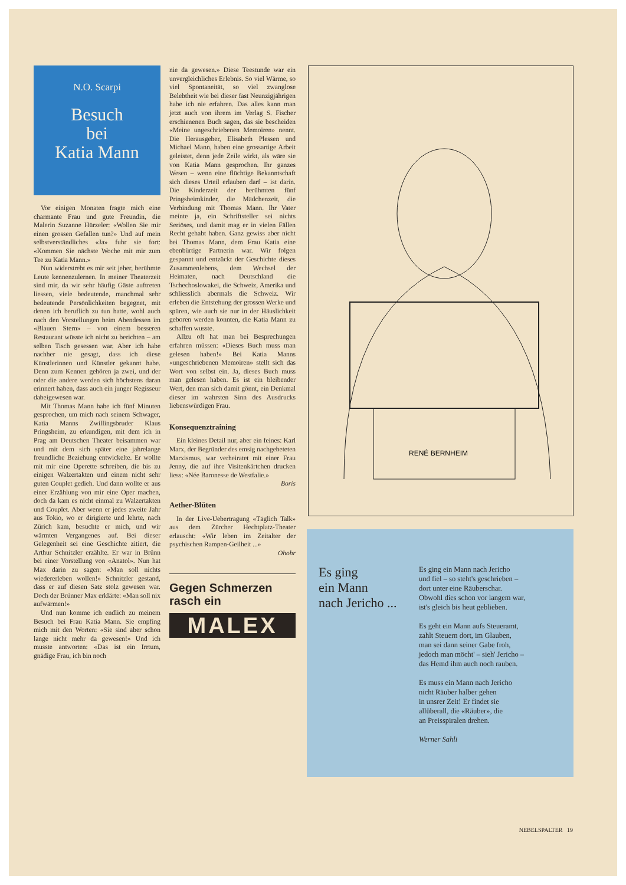N.O. Scarpi
Besuch
bei
Katia Mann
Vor einigen Monaten fragte mich eine charmante Frau und gute Freundin, die Malerin Suzanne Hürzeler: «Wollen Sie mir einen grossen Gefallen tun?» Und auf mein selbstverständliches «Ja» fuhr sie fort: «Kommen Sie nächste Woche mit mir zum Tee zu Katia Mann.»
Nun widerstrebt es mir seit jeher, berühmte Leute kennenzulernen. In meiner Theaterzeit sind mir, da wir sehr häufig Gäste auftreten liessen, viele bedeutende, manchmal sehr bedeutende Persönlichkeiten begegnet, mit denen ich beruflich zu tun hatte, wohl auch nach den Vorstellungen beim Abendessen im «Blauen Stern» – von einem besseren Restaurant wüsste ich nicht zu berichten – am selben Tisch gesessen war. Aber ich habe nachher nie gesagt, dass ich diese Künstlerinnen und Künstler gekannt habe. Denn zum Kennen gehören ja zwei, und der oder die andere werden sich höchstens daran erinnert haben, dass auch ein junger Regisseur dabeigewesen war.
Mit Thomas Mann habe ich fünf Minuten gesprochen, um mich nach seinem Schwager, Katia Manns Zwillingsbruder Klaus Pringsheim, zu erkundigen, mit dem ich in Prag am Deutschen Theater beisammen war und mit dem sich später eine jahrelange freundliche Beziehung entwickelte. Er wollte mit mir eine Operette schreiben, die bis zu einigen Walzertakten und einem nicht sehr guten Couplet gedieh. Und dann wollte er aus einer Erzählung von mir eine Oper machen, doch da kam es nicht einmal zu Walzertakten und Couplet. Aber wenn er jedes zweite Jahr aus Tokio, wo er dirigierte und lehrte, nach Zürich kam, besuchte er mich, und wir wärmten Vergangenes auf. Bei dieser Gelegenheit sei eine Geschichte zitiert, die Arthur Schnitzler erzählte. Er war in Brünn bei einer Vorstellung von «Anatol». Nun hat Max darin zu sagen: «Man soll nichts wiedererleben wollen!» Schnitzler gestand, dass er auf diesen Satz stolz gewesen war. Doch der Brünner Max erklärte: «Man soll nix aufwärmen!»
Und nun komme ich endlich zu meinem Besuch bei Frau Katia Mann. Sie empfing mich mit den Worten: «Sie sind aber schon lange nicht mehr da gewesen!» Und ich musste antworten: «Das ist ein Irrtum, gnädige Frau, ich bin noch
nie da gewesen.» Diese Teestunde war ein unvergleichliches Erlebnis. So viel Wärme, so viel Spontaneität, so viel zwanglose Belebtheit wie bei dieser fast Neunzigjährigen habe ich nie erfahren. Das alles kann man jetzt auch von ihrem im Verlag S. Fischer erschienenen Buch sagen, das sie bescheiden «Meine ungeschriebenen Memoiren» nennt. Die Herausgeber, Elisabeth Plessen und Michael Mann, haben eine grossartige Arbeit geleistet, denn jede Zeile wirkt, als wäre sie von Katia Mann gesprochen. Ihr ganzes Wesen – wenn eine flüchtige Bekanntschaft sich dieses Urteil erlauben darf – ist darin. Die Kinderzeit der berühmten fünf Pringsheimkinder, die Mädchenzeit, die Verbindung mit Thomas Mann. Ihr Vater meinte ja, ein Schriftsteller sei nichts Seriöses, und damit mag er in vielen Fällen Recht gehabt haben. Ganz gewiss aber nicht bei Thomas Mann, dem Frau Katia eine ebenbürtige Partnerin war. Wir folgen gespannt und entzückt der Geschichte dieses Zusammenlebens, dem Wechsel der Heimaten, nach Deutschland die Tschechoslowakei, die Schweiz, Amerika und schliesslich abermals die Schweiz. Wir erleben die Entstehung der grossen Werke und spüren, wie auch sie nur in der Häuslichkeit geboren werden konnten, die Katia Mann zu schaffen wusste.
Allzu oft hat man bei Besprechungen erfahren müssen: «Dieses Buch muss man gelesen haben!» Bei Katia Manns «ungeschriebenen Memoiren» stellt sich das Wort von selbst ein. Ja, dieses Buch muss man gelesen haben. Es ist ein bleibender Wert, den man sich damit gönnt, ein Denkmal dieser im wahrsten Sinn des Ausdrucks liebenswürdigen Frau.
Konsequenztraining
Ein kleines Detail nur, aber ein feines: Karl Marx, der Begründer des emsig nachgebeteten Marxismus, war verheiratet mit einer Frau Jenny, die auf ihre Visitenkärtchen drucken liess: «Née Baronesse de Westfalie.»
Boris
Aether-Blüten
In der Live-Uebertragung «Täglich Talk» aus dem Zürcher Hechtplatz-Theater erlauscht: «Wir leben im Zeitalter der psychischen Rampen-Geilheit ...»
Ohohr
Gegen Schmerzen
rasch ein
MALEX
RENÉ BERNHEIM
Es ging
ein Mann
nach Jericho ...
Es ging ein Mann nach Jericho
und fiel – so steht's geschrieben –
dort unter eine Räuberschar.
Obwohl dies schon vor langem war,
ist's gleich bis heut geblieben.
Es geht ein Mann aufs Steueramt,
zahlt Steuern dort, im Glauben,
man sei dann seiner Gabe froh,
jedoch man möcht' – sieh' Jericho –
das Hemd ihm auch noch rauben.
Es muss ein Mann nach Jericho
nicht Räuber halber gehen
in unsrer Zeit! Er findet sie
allüberall, die «Räuber», die
an Preisspiralen drehen.
Werner Sahli
NEBELSPALTER 19